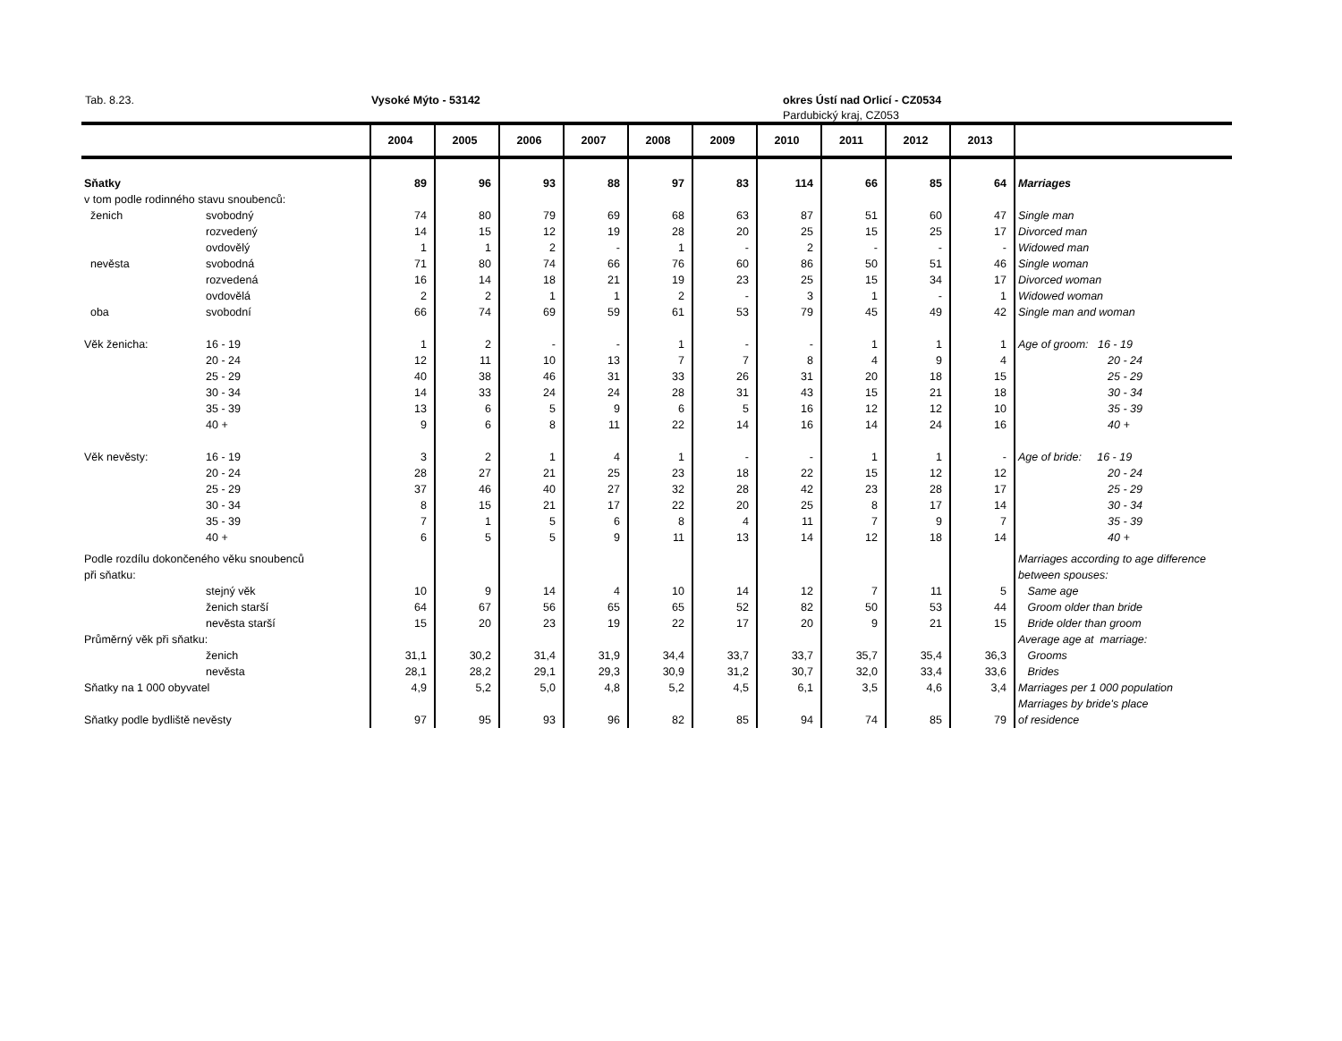Tab. 8.23. Vysoké Mýto - 53142 okres Ústí nad Orlicí - CZ0534
Pardubický kraj, CZ053
| | | 2004 | 2005 | 2006 | 2007 | 2008 | 2009 | 2010 | 2011 | 2012 | 2013 | |
| --- | --- | --- | --- | --- | --- | --- | --- | --- | --- | --- | --- | --- |
| Sňatky | | 89 | 96 | 93 | 88 | 97 | 83 | 114 | 66 | 85 | 64 | Marriages |
| v tom podle rodinného stavu snoubenců: | | | | | | | | | | | | |
| ženich | svobodný | 74 | 80 | 79 | 69 | 68 | 63 | 87 | 51 | 60 | 47 | Single man |
| | rozvedený | 14 | 15 | 12 | 19 | 28 | 20 | 25 | 15 | 25 | 17 | Divorced man |
| | ovdovělý | 1 | 1 | 2 | - | 1 | - | 2 | - | - | - | Widowed man |
| nevěsta | svobodná | 71 | 80 | 74 | 66 | 76 | 60 | 86 | 50 | 51 | 46 | Single woman |
| | rozvedená | 16 | 14 | 18 | 21 | 19 | 23 | 25 | 15 | 34 | 17 | Divorced woman |
| | ovdovělá | 2 | 2 | 1 | 1 | 2 | - | 3 | 1 | - | 1 | Widowed woman |
| oba | svobodní | 66 | 74 | 69 | 59 | 61 | 53 | 79 | 45 | 49 | 42 | Single man and woman |
| Věk ženicha: | 16 - 19 | 1 | 2 | - | - | 1 | - | - | 1 | 1 | 1 | Age of groom: 16 - 19 |
| | 20 - 24 | 12 | 11 | 10 | 13 | 7 | 7 | 8 | 4 | 9 | 4 | 20 - 24 |
| | 25 - 29 | 40 | 38 | 46 | 31 | 33 | 26 | 31 | 20 | 18 | 15 | 25 - 29 |
| | 30 - 34 | 14 | 33 | 24 | 24 | 28 | 31 | 43 | 15 | 21 | 18 | 30 - 34 |
| | 35 - 39 | 13 | 6 | 5 | 9 | 6 | 5 | 16 | 12 | 12 | 10 | 35 - 39 |
| | 40 + | 9 | 6 | 8 | 11 | 22 | 14 | 16 | 14 | 24 | 16 | 40 + |
| Věk nevěsty: | 16 - 19 | 3 | 2 | 1 | 4 | 1 | - | - | 1 | 1 | - | Age of bride: 16 - 19 |
| | 20 - 24 | 28 | 27 | 21 | 25 | 23 | 18 | 22 | 15 | 12 | 12 | 20 - 24 |
| | 25 - 29 | 37 | 46 | 40 | 27 | 32 | 28 | 42 | 23 | 28 | 17 | 25 - 29 |
| | 30 - 34 | 8 | 15 | 21 | 17 | 22 | 20 | 25 | 8 | 17 | 14 | 30 - 34 |
| | 35 - 39 | 7 | 1 | 5 | 6 | 8 | 4 | 11 | 7 | 9 | 7 | 35 - 39 |
| | 40 + | 6 | 5 | 5 | 9 | 11 | 13 | 14 | 12 | 18 | 14 | 40 + |
| Podle rozdílu dokončeného věku snoubenců | | | | | | | | | | | | Marriages according to age difference |
| při sňatku: | | | | | | | | | | | | between spouses: |
| | stejný věk | 10 | 9 | 14 | 4 | 10 | 14 | 12 | 7 | 11 | 5 | Same age |
| | ženich starší | 64 | 67 | 56 | 65 | 65 | 52 | 82 | 50 | 53 | 44 | Groom older than bride |
| | nevěsta starší | 15 | 20 | 23 | 19 | 22 | 17 | 20 | 9 | 21 | 15 | Bride older than groom |
| Průměrný věk při sňatku: | | | | | | | | | | | | Average age at marriage: |
| | ženich | 31,1 | 30,2 | 31,4 | 31,9 | 34,4 | 33,7 | 33,7 | 35,7 | 35,4 | 36,3 | Grooms |
| | nevěsta | 28,1 | 28,2 | 29,1 | 29,3 | 30,9 | 31,2 | 30,7 | 32,0 | 33,4 | 33,6 | Brides |
| Sňatky na 1 000 obyvatel | | 4,9 | 5,2 | 5,0 | 4,8 | 5,2 | 4,5 | 6,1 | 3,5 | 4,6 | 3,4 | Marriages per 1 000 population |
| | | | | | | | | | | | | Marriages by bride's place |
| Sňatky podle bydliště nevěsty | | 97 | 95 | 93 | 96 | 82 | 85 | 94 | 74 | 85 | 79 | of residence |